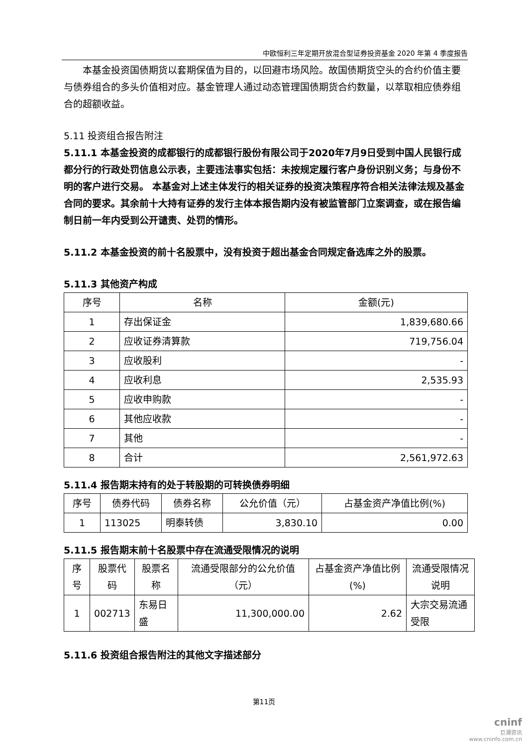中欧恒利三年定期开放混合型证券投资基金 2020 年第 4 季度报告
本基金投资国债期货以套期保值为目的，以回避市场风险。故国债期货空头的合约价值主要与债券组合的多头价值相对应。基金管理人通过动态管理国债期货合约数量，以萃取相应债券组合的超额收益。
5.11 投资组合报告附注
5.11.1 本基金投资的成都银行的成都银行股份有限公司于2020年7月9日受到中国人民银行成都分行的行政处罚信息公示表，主要违法事实包括：未按规定履行客户身份识别义务；与身份不明的客户进行交易。 本基金对上述主体发行的相关证券的投资决策程序符合相关法律法规及基金合同的要求。其余前十大持有证券的发行主体本报告期内没有被监管部门立案调查，或在报告编制日前一年内受到公开谴责、处罚的情形。
5.11.2 本基金投资的前十名股票中，没有投资于超出基金合同规定备选库之外的股票。
5.11.3 其他资产构成
| 序号 | 名称 | 金额(元) |
| --- | --- | --- |
| 1 | 存出保证金 | 1,839,680.66 |
| 2 | 应收证券清算款 | 719,756.04 |
| 3 | 应收股利 | - |
| 4 | 应收利息 | 2,535.93 |
| 5 | 应收申购款 | - |
| 6 | 其他应收款 | - |
| 7 | 其他 | - |
| 8 | 合计 | 2,561,972.63 |
5.11.4 报告期末持有的处于转股期的可转换债券明细
| 序号 | 债券代码 | 债券名称 | 公允价值（元） | 占基金资产净值比例(%) |
| --- | --- | --- | --- | --- |
| 1 | 113025 | 明泰转债 | 3,830.10 | 0.00 |
5.11.5 报告期末前十名股票中存在流通受限情况的说明
| 序号 | 股票代码 | 股票名称 | 流通受限部分的公允价值（元） | 占基金资产净值比例(%) | 流通受限情况说明 |
| --- | --- | --- | --- | --- | --- |
| 1 | 002713 | 东易日盛 | 11,300,000.00 | 2.62 | 大宗交易流通受限 |
5.11.6 投资组合报告附注的其他文字描述部分
第11页
cninf
巨潮资讯
www.cninfo.com.cn